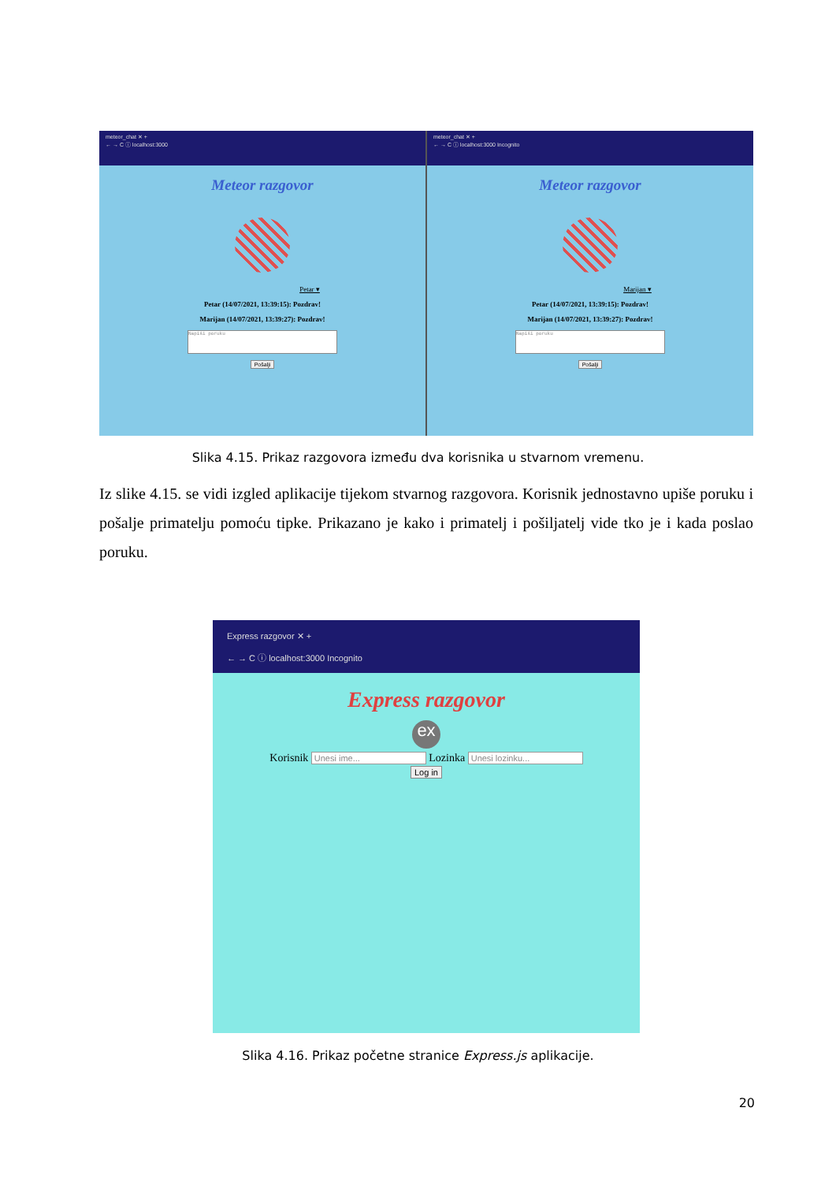meteor_chat ✕ +
← → C ⓘ localhost:3000
Meteor razgovor
Petar ▾
Petar (14/07/2021, 13:39:15): Pozdrav!
Marijan (14/07/2021, 13:39:27): Pozdrav!
Napiši poruku
Pošalji
meteor_chat ✕ +
← → C ⓘ localhost:3000 Incognito
Meteor razgovor
Marijan ▾
Petar (14/07/2021, 13:39:15): Pozdrav!
Marijan (14/07/2021, 13:39:27): Pozdrav!
Napiši poruku
Pošalji
Slika 4.15. Prikaz razgovora između dva korisnika u stvarnom vremenu.
Iz slike 4.15. se vidi izgled aplikacije tijekom stvarnog razgovora. Korisnik jednostavno upiše poruku i pošalje primatelju pomoću tipke. Prikazano je kako i primatelj i pošiljatelj vide tko je i kada poslao poruku.
Express razgovor ✕ +
← → C ⓘ localhost:3000 Incognito
Express razgovor
ex
Korisnik Unesi ime... Lozinka Unesi lozinku...
Log in
Slika 4.16. Prikaz početne stranice Express.js aplikacije.
20